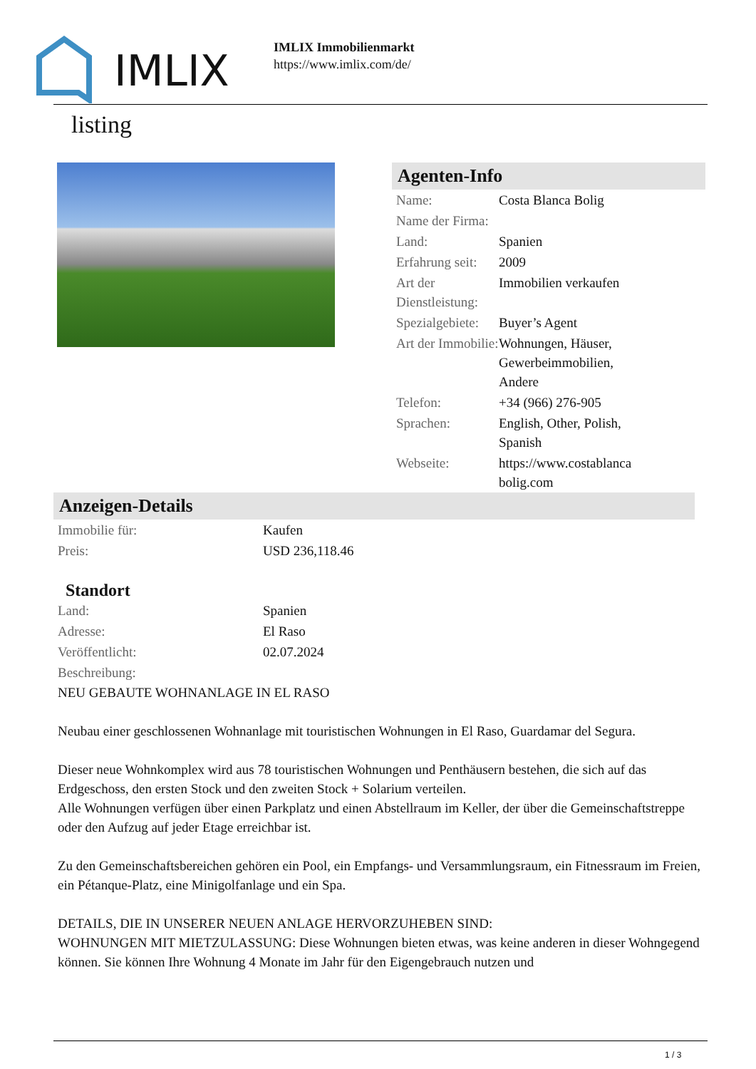IMLIX
IMLIX Immobilienmarkt
https://www.imlix.com/de/
listing
Agenten-Info
| Name: | Costa Blanca Bolig |
| Name der Firma: | |
| Land: | Spanien |
| Erfahrung seit: | 2009 |
| Art der Dienstleistung: | Immobilien verkaufen |
| Spezialgebiete: | Buyer’s Agent |
| Art der Immobilie: | Wohnungen, Häuser, Gewerbeimmobilien, Andere |
| Telefon: | +34 (966) 276-905 |
| Sprachen: | English, Other, Polish, Spanish |
| Webseite: | https://www.costablanca bolig.com |
Anzeigen-Details
| Immobilie für: | Kaufen |
| Preis: | USD 236,118.46 |
Standort
| Land: | Spanien |
| Adresse: | El Raso |
| Veröffentlicht: | 02.07.2024 |
| Beschreibung: | |
NEU GEBAUTE WOHNANLAGE IN EL RASO
Neubau einer geschlossenen Wohnanlage mit touristischen Wohnungen in El Raso, Guardamar del Segura.
Dieser neue Wohnkomplex wird aus 78 touristischen Wohnungen und Penthäusern bestehen, die sich auf das Erdgeschoss, den ersten Stock und den zweiten Stock + Solarium verteilen.
Alle Wohnungen verfügen über einen Parkplatz und einen Abstellraum im Keller, der über die Gemeinschaftstreppe oder den Aufzug auf jeder Etage erreichbar ist.
Zu den Gemeinschaftsbereichen gehören ein Pool, ein Empfangs- und Versammlungsraum, ein Fitnessraum im Freien, ein Pétanque-Platz, eine Minigolfanlage und ein Spa.
DETAILS, DIE IN UNSERER NEUEN ANLAGE HERVORZUHEBEN SIND:
WOHNUNGEN MIT MIETZULASSUNG: Diese Wohnungen bieten etwas, was keine anderen in dieser Wohngegend können. Sie können Ihre Wohnung 4 Monate im Jahr für den Eigengebrauch nutzen und
1 / 3